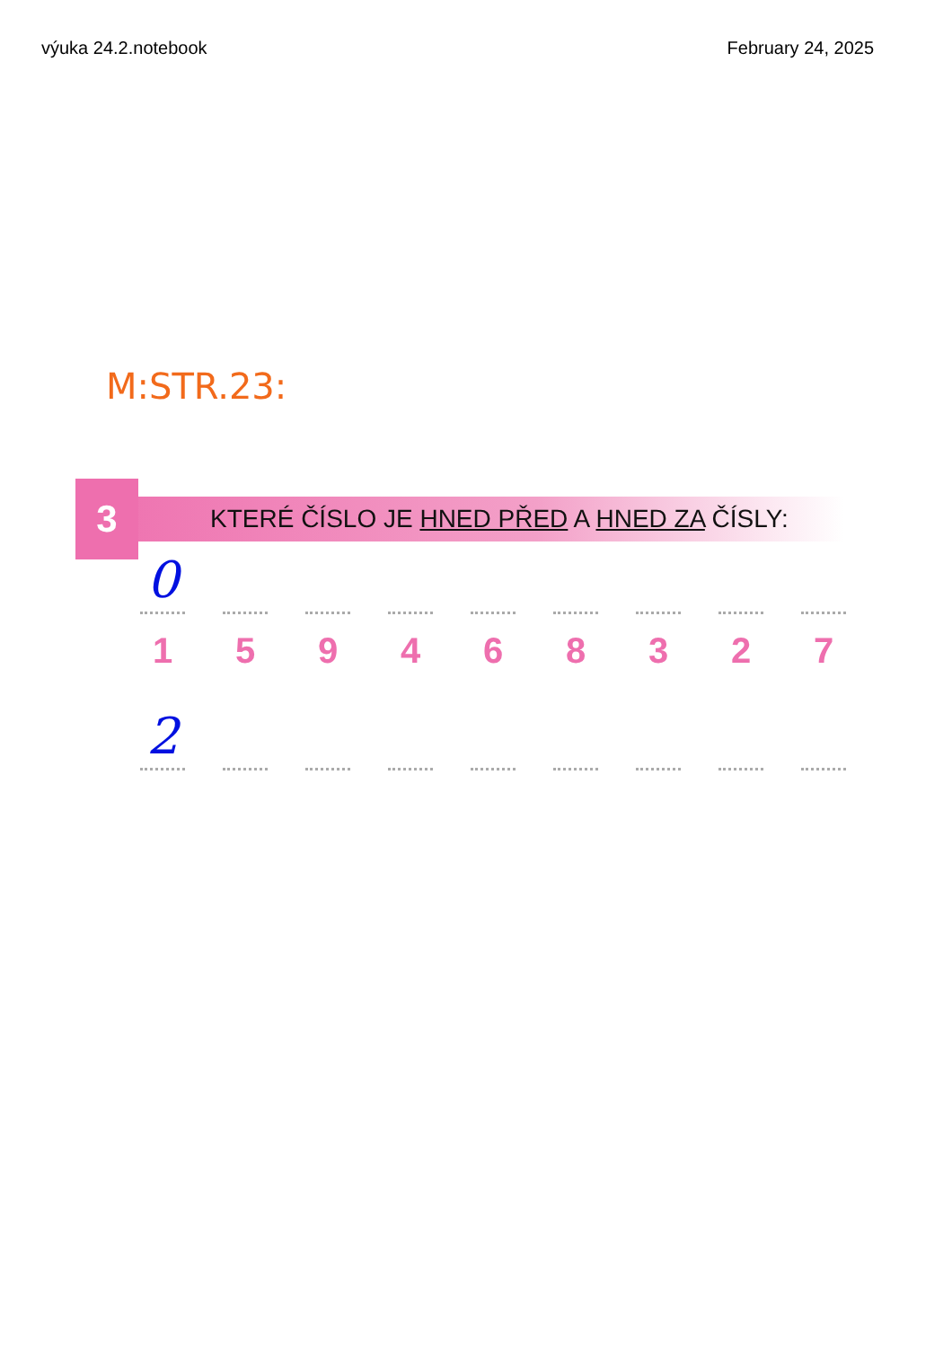výuka 24.2.notebook February 24, 2025
M:STR.23:
3
KTERÉ ČÍSLO JE HNED PŘED A HNED ZA ČÍSLY:
0
1 5 9 4 6 8 3 2 7
2